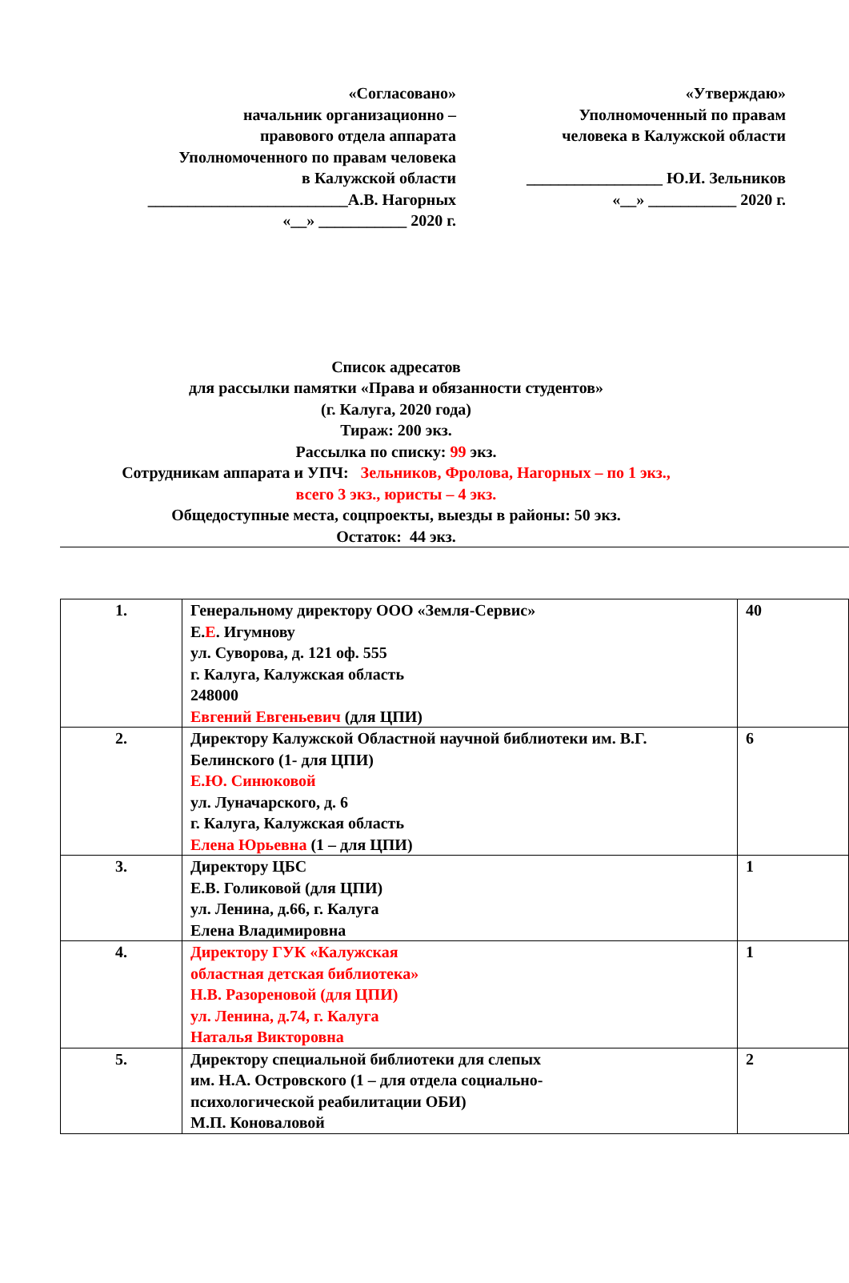«Согласовано»
начальник организационно –
правового отдела аппарата
Уполномоченного по правам человека
в Калужской области
_________________________А.В. Нагорных
«__» ___________ 2020 г.
«Утверждаю»
Уполномоченный по правам
человека в Калужской области
_________________ Ю.И. Зельников
«__» ___________ 2020 г.
Список адресатов
для рассылки памятки «Права и обязанности студентов»
(г. Калуга, 2020 года)
Тираж: 200 экз.
Рассылка по списку: 99 экз.
Сотрудникам аппарата и УПЧ: Зельников, Фролова, Нагорных – по 1 экз.,
всего 3 экз., юристы – 4 экз.
Общедоступные места, соцпроекты, выезды в районы: 50 экз.
Остаток: 44 экз.
| 1. | Генеральному директору ООО «Земля-Сервис» Е. Е . Игумнову ул. Суворова, д. 121 оф. 555 г. Калуга, Калужская область 248000 Евгений Евгеньевич (для ЦПИ) | 40 |
| 2. | Директору Калужской Областной научной библиотеки им. В.Г. Белинского (1- для ЦПИ) Е.Ю. Синюковой ул. Луначарского, д. 6 г. Калуга, Калужская область Елена Юрьевна (1 – для ЦПИ) | 6 |
| 3. | Директору ЦБС Е.В. Голиковой (для ЦПИ) ул. Ленина, д.66, г. Калуга Елена Владимировна | 1 |
| 4. | Директору ГУК «Калужская областная детская библиотека» Н.В. Разореновой (для ЦПИ) ул. Ленина, д.74, г. Калуга Наталья Викторовна | 1 |
| 5. | Директору специальной библиотеки для слепых им. Н.А. Островского (1 – для отдела социально- психологической реабилитации ОБИ) М.П. Коноваловой | 2 |